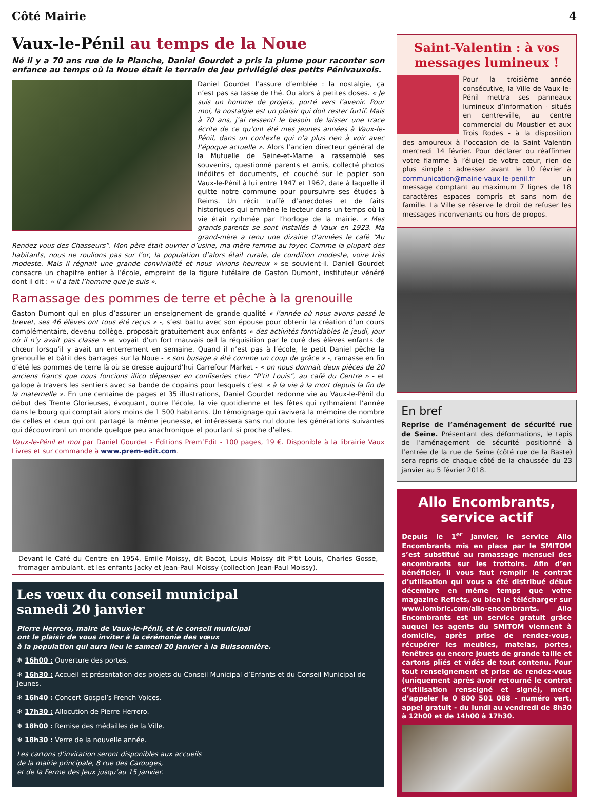Côté Mairie 4
Vaux-le-Pénil au temps de la Noue
Né il y a 70 ans rue de la Planche, Daniel Gourdet a pris la plume pour raconter son enfance au temps où la Noue était le terrain de jeu privilégié des petits Pénivauxois.
Daniel Gourdet l’assure d’emblée : la nostalgie, ça n’est pas sa tasse de thé. Ou alors à petites doses. « Je suis un homme de projets, porté vers l’avenir. Pour moi, la nostalgie est un plaisir qui doit rester furtif. Mais à 70 ans, j’ai ressenti le besoin de laisser une trace écrite de ce qu’ont été mes jeunes années à Vaux-le-Pénil, dans un contexte qui n’a plus rien à voir avec l’époque actuelle ». Alors l’ancien directeur général de la Mutuelle de Seine-et-Marne a rassemblé ses souvenirs, questionné parents et amis, collecté photos inédites et documents, et couché sur le papier son Vaux-le-Pénil à lui entre 1947 et 1962, date à laquelle il quitte notre commune pour poursuivre ses études à Reims. Un récit truffé d’anecdotes et de faits historiques qui emmène le lecteur dans un temps où la vie était rythmée par l’horloge de la mairie. « Mes grands-parents se sont installés à Vaux en 1923. Ma grand-mère a tenu une dizaine d’années le café “Au Rendez-vous des Chasseurs”. Mon père était ouvrier d’usine, ma mère femme au foyer. Comme la plupart des habitants, nous ne roulions pas sur l’or, la population d’alors était rurale, de condition modeste, voire très modeste. Mais il régnait une grande convivialité et nous vivions heureux » se souvient-il. Daniel Gourdet consacre un chapitre entier à l’école, empreint de la figure tutélaire de Gaston Dumont, instituteur vénéré dont il dit : « il a fait l’homme que je suis ».
Ramassage des pommes de terre et pêche à la grenouille
Gaston Dumont qui en plus d’assurer un enseignement de grande qualité « l’année où nous avons passé le brevet, ses 46 élèves ont tous été reçus » -, s’est battu avec son épouse pour obtenir la création d’un cours complémentaire, devenu collège, proposait gratuitement aux enfants « des activités formidables le jeudi, jour où il n’y avait pas classe » et voyait d’un fort mauvais œil la réquisition par le curé des élèves enfants de chœur lorsqu’il y avait un enterrement en semaine. Quand il n’est pas à l’école, le petit Daniel pêche la grenouille et bâtit des barrages sur la Noue - « son busage a été comme un coup de grâce » -, ramasse en fin d’été les pommes de terre là où se dresse aujourd’hui Carrefour Market - « on nous donnait deux pièces de 20 anciens francs que nous foncions illico dépenser en confiseries chez “P’tit Louis”, au café du Centre » - et galope à travers les sentiers avec sa bande de copains pour lesquels c’est « à la vie à la mort depuis la fin de la maternelle ». En une centaine de pages et 35 illustrations, Daniel Gourdet redonne vie au Vaux-le-Pénil du début des Trente Glorieuses, évoquant, outre l’école, la vie quotidienne et les fêtes qui rythmaient l’année dans le bourg qui comptait alors moins de 1 500 habitants. Un témoignage qui ravivera la mémoire de nombre de celles et ceux qui ont partagé la même jeunesse, et intéressera sans nul doute les générations suivantes qui découvriront un monde quelque peu anachronique et pourtant si proche d’elles.
Vaux-le-Pénil et moi par Daniel Gourdet - Éditions Prem’Edit - 100 pages, 19 €. Disponible à la librairie Vaux Livres et sur commande à www.prem-edit.com.
Devant le Café du Centre en 1954, Emile Moissy, dit Bacot, Louis Moissy dit P’tit Louis, Charles Gosse, fromager ambulant, et les enfants Jacky et Jean-Paul Moissy (collection Jean-Paul Moissy).
Les vœux du conseil municipal
samedi 20 janvier
Pierre Herrero, maire de Vaux-le-Pénil, et le conseil municipal
ont le plaisir de vous inviter à la cérémonie des vœux
à la population qui aura lieu le samedi 20 janvier à la Buissonnière.
❄ 16h00 : Ouverture des portes.
❄ 16h30 : Accueil et présentation des projets du Conseil Municipal d’Enfants et du Conseil Municipal de Jeunes.
❄ 16h40 : Concert Gospel’s French Voices.
❄ 17h30 : Allocution de Pierre Herrero.
❄ 18h00 : Remise des médailles de la Ville.
❄ 18h30 : Verre de la nouvelle année.
Les cartons d’invitation seront disponibles aux accueils
de la mairie principale, 8 rue des Carouges,
et de la Ferme des Jeux jusqu’au 15 janvier.
Saint-Valentin : à vos messages lumineux !
Pour la troisième année consécutive, la Ville de Vaux-le-Pénil mettra ses panneaux lumineux d’information - situés en centre-ville, au centre commercial du Moustier et aux Trois Rodes - à la disposition des amoureux à l’occasion de la Saint Valentin mercredi 14 février. Pour déclarer ou réaffirmer votre flamme à l’élu(e) de votre cœur, rien de plus simple : adressez avant le 10 février à communication@mairie-vaux-le-penil.fr un message comptant au maximum 7 lignes de 18 caractères espaces compris et sans nom de famille. La Ville se réserve le droit de refuser les messages inconvenants ou hors de propos.
En bref
Reprise de l’aménagement de sécurité rue de Seine. Présentant des déformations, le tapis de l’aménagement de sécurité positionné à l’entrée de la rue de Seine (côté rue de la Baste) sera repris de chaque côté de la chaussée du 23 janvier au 5 février 2018.
Allo Encombrants, service actif
Depuis le 1<sup>er</sup> janvier, le service Allo Encombrants mis en place par le SMITOM s’est substitué au ramassage mensuel des encombrants sur les trottoirs. Afin d’en bénéficier, il vous faut remplir le contrat d’utilisation qui vous a été distribué début décembre en même temps que votre magazine Reflets, ou bien le télécharger sur www.lombric.com/allo-encombrants. Allo Encombrants est un service gratuit grâce auquel les agents du SMITOM viennent à domicile, après prise de rendez-vous, récupérer les meubles, matelas, portes, fenêtres ou encore jouets de grande taille et cartons pliés et vidés de tout contenu. Pour tout renseignement et prise de rendez-vous (uniquement après avoir retourné le contrat d’utilisation renseigné et signé), merci d’appeler le 0 800 501 088 - numéro vert, appel gratuit - du lundi au vendredi de 8h30 à 12h00 et de 14h00 à 17h30.